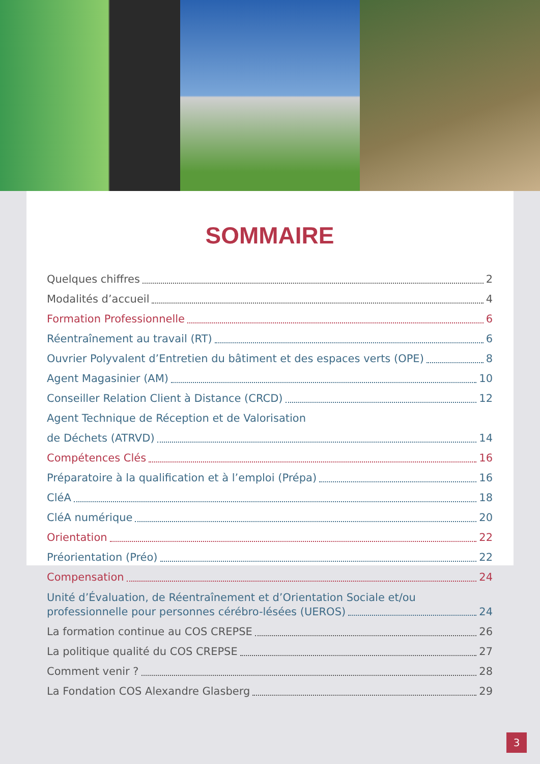SOMMAIRE
Quelques chiffres 2
Modalités d’accueil 4
Formation Professionnelle 6
Réentraînement au travail (RT) 6
Ouvrier Polyvalent d’Entretien du bâtiment et des espaces verts (OPE) 8
Agent Magasinier (AM) 10
Conseiller Relation Client à Distance (CRCD) 12
Agent Technique de Réception et de Valorisation
de Déchets (ATRVD) 14
Compétences Clés 16
Préparatoire à la qualification et à l’emploi (Prépa) 16
CléA 18
CléA numérique 20
Orientation 22
Préorientation (Préo) 22
Compensation 24
Unité d’Évaluation, de Réentraînement et d’Orientation Sociale et/ou
professionnelle pour personnes cérébro-lésées (UEROS) 24
La formation continue au COS CREPSE 26
La politique qualité du COS CREPSE 27
Comment venir ? 28
La Fondation COS Alexandre Glasberg 29
3